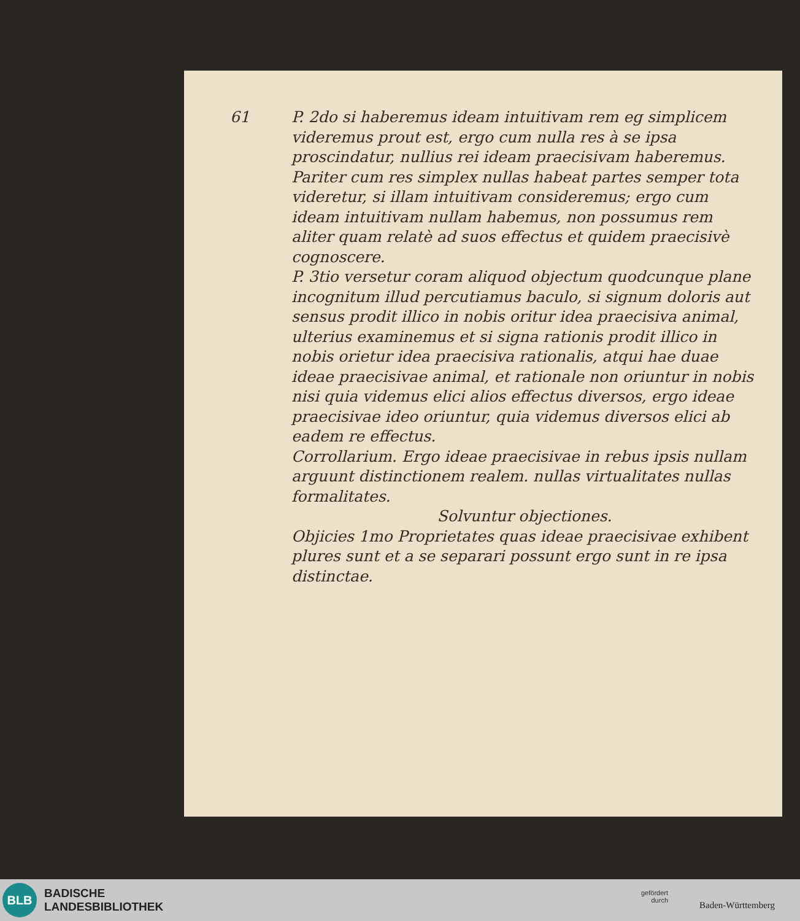61
P. 2do si haberemus ideam intuitivam rem eg simplicem videremus prout est, ergo cum nulla res à se ipsa proscindatur, nullius rei ideam praecisivam haberemus. Pariter cum res simplex nullas habeat partes semper tota videretur, si illam intuitivam consideremus; ergo cum ideam intuitivam nullam habemus, non possumus rem aliter quam relatè ad suos effectus et quidem praecisivè cognoscere.
P. 3tio versetur coram aliquod objectum quodcunque plane incognitum illud percutiamus baculo, si signum doloris aut sensus prodit illico in nobis oritur idea praecisiva animal, ulterius examinemus et si signa rationis prodit illico in nobis orietur idea praecisiva rationalis, atqui hae duae ideae praecisivae animal, et rationale non oriuntur in nobis nisi quia videmus elici alios effectus diversos, ergo ideae praecisivae ideo oriuntur, quia videmus diversos elici ab eadem re effectus.
Corrollarium. Ergo ideae praecisivae in rebus ipsis nullam arguunt distinctionem realem. nullas virtualitates nullas formalitates.
Solvuntur objectiones.
Objicies 1mo Proprietates quas ideae praecisivae exhibent plures sunt et a se separari possunt ergo sunt in re ipsa distinctae.
BLB
BADISCHE
LANDESBIBLIOTHEK
gefördert
durch
Baden-Württemberg